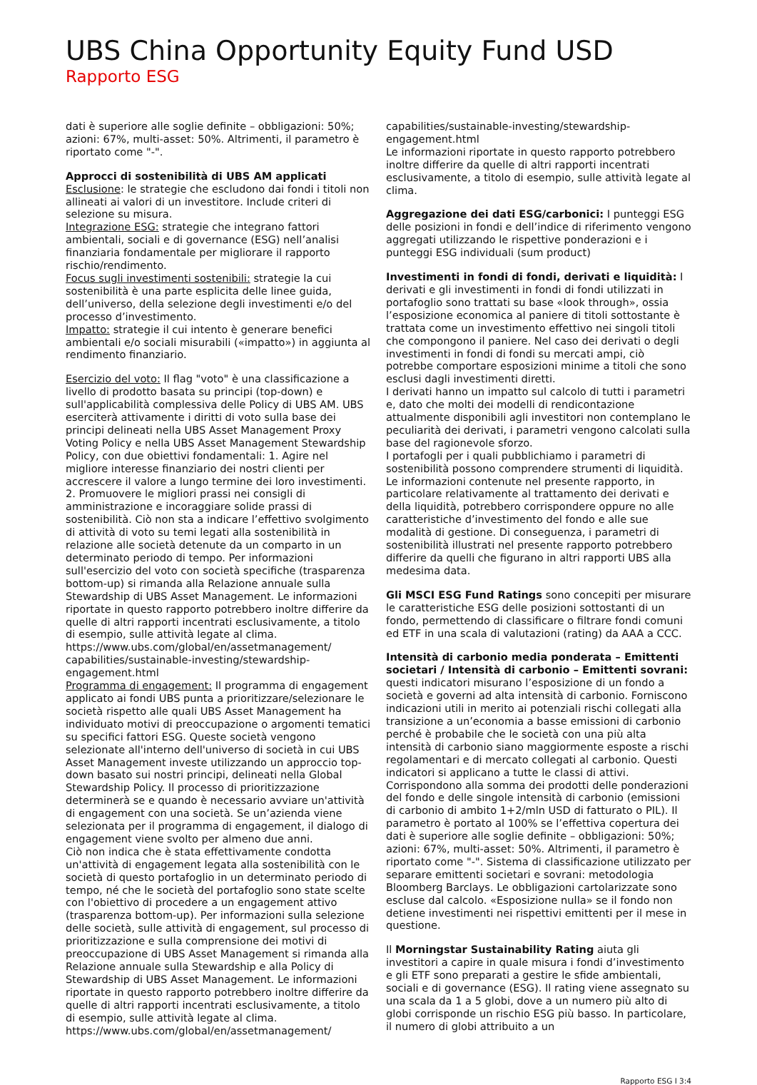UBS China Opportunity Equity Fund USD
Rapporto ESG
dati è superiore alle soglie definite – obbligazioni: 50%; azioni: 67%, multi-asset: 50%. Altrimenti, il parametro è riportato come "-".
Approcci di sostenibilità di UBS AM applicati
Esclusione: le strategie che escludono dai fondi i titoli non allineati ai valori di un investitore. Include criteri di selezione su misura.
Integrazione ESG: strategie che integrano fattori ambientali, sociali e di governance (ESG) nell’analisi finanziaria fondamentale per migliorare il rapporto rischio/rendimento.
Focus sugli investimenti sostenibili: strategie la cui sostenibilità è una parte esplicita delle linee guida, dell’universo, della selezione degli investimenti e/o del processo d’investimento.
Impatto: strategie il cui intento è generare benefici ambientali e/o sociali misurabili («impatto») in aggiunta al rendimento finanziario.
Esercizio del voto: Il flag "voto" è una classificazione a livello di prodotto basata su principi (top-down) e sull'applicabilità complessiva delle Policy di UBS AM. UBS eserciterà attivamente i diritti di voto sulla base dei principi delineati nella UBS Asset Management Proxy Voting Policy e nella UBS Asset Management Stewardship Policy, con due obiettivi fondamentali: 1. Agire nel migliore interesse finanziario dei nostri clienti per accrescere il valore a lungo termine dei loro investimenti. 2. Promuovere le migliori prassi nei consigli di amministrazione e incoraggiare solide prassi di sostenibilità. Ciò non sta a indicare l’effettivo svolgimento di attività di voto su temi legati alla sostenibilità in relazione alle società detenute da un comparto in un determinato periodo di tempo. Per informazioni sull'esercizio del voto con società specifiche (trasparenza bottom-up) si rimanda alla Relazione annuale sulla Stewardship di UBS Asset Management. Le informazioni riportate in questo rapporto potrebbero inoltre differire da quelle di altri rapporti incentrati esclusivamente, a titolo di esempio, sulle attività legate al clima.
https://www.ubs.com/global/en/assetmanagement/ capabilities/sustainable-investing/stewardship-engagement.html
Programma di engagement: Il programma di engagement applicato ai fondi UBS punta a prioritizzare/selezionare le società rispetto alle quali UBS Asset Management ha individuato motivi di preoccupazione o argomenti tematici su specifici fattori ESG. Queste società vengono selezionate all'interno dell'universo di società in cui UBS Asset Management investe utilizzando un approccio top-down basato sui nostri principi, delineati nella Global Stewardship Policy. Il processo di prioritizzazione determinerà se e quando è necessario avviare un'attività di engagement con una società. Se un’azienda viene selezionata per il programma di engagement, il dialogo di engagement viene svolto per almeno due anni.
Ciò non indica che è stata effettivamente condotta un'attività di engagement legata alla sostenibilità con le società di questo portafoglio in un determinato periodo di tempo, né che le società del portafoglio sono state scelte con l'obiettivo di procedere a un engagement attivo (trasparenza bottom-up). Per informazioni sulla selezione delle società, sulle attività di engagement, sul processo di prioritizzazione e sulla comprensione dei motivi di preoccupazione di UBS Asset Management si rimanda alla Relazione annuale sulla Stewardship e alla Policy di Stewardship di UBS Asset Management. Le informazioni riportate in questo rapporto potrebbero inoltre differire da quelle di altri rapporti incentrati esclusivamente, a titolo di esempio, sulle attività legate al clima.
https://www.ubs.com/global/en/assetmanagement/
capabilities/sustainable-investing/stewardship-engagement.html
Le informazioni riportate in questo rapporto potrebbero inoltre differire da quelle di altri rapporti incentrati esclusivamente, a titolo di esempio, sulle attività legate al clima.
Aggregazione dei dati ESG/carbonici: I punteggi ESG delle posizioni in fondi e dell’indice di riferimento vengono aggregati utilizzando le rispettive ponderazioni e i punteggi ESG individuali (sum product)
Investimenti in fondi di fondi, derivati e liquidità: I derivati e gli investimenti in fondi di fondi utilizzati in portafoglio sono trattati su base «look through», ossia l’esposizione economica al paniere di titoli sottostante è trattata come un investimento effettivo nei singoli titoli che compongono il paniere. Nel caso dei derivati o degli investimenti in fondi di fondi su mercati ampi, ciò potrebbe comportare esposizioni minime a titoli che sono esclusi dagli investimenti diretti.
I derivati hanno un impatto sul calcolo di tutti i parametri e, dato che molti dei modelli di rendicontazione attualmente disponibili agli investitori non contemplano le peculiarità dei derivati, i parametri vengono calcolati sulla base del ragionevole sforzo.
I portafogli per i quali pubblichiamo i parametri di sostenibilità possono comprendere strumenti di liquidità.
Le informazioni contenute nel presente rapporto, in particolare relativamente al trattamento dei derivati e della liquidità, potrebbero corrispondere oppure no alle caratteristiche d’investimento del fondo e alle sue modalità di gestione. Di conseguenza, i parametri di sostenibilità illustrati nel presente rapporto potrebbero differire da quelli che figurano in altri rapporti UBS alla medesima data.
Gli MSCI ESG Fund Ratings sono concepiti per misurare le caratteristiche ESG delle posizioni sottostanti di un fondo, permettendo di classificare o filtrare fondi comuni ed ETF in una scala di valutazioni (rating) da AAA a CCC.
Intensità di carbonio media ponderata – Emittenti societari / Intensità di carbonio – Emittenti sovrani: questi indicatori misurano l’esposizione di un fondo a società e governi ad alta intensità di carbonio. Forniscono indicazioni utili in merito ai potenziali rischi collegati alla transizione a un’economia a basse emissioni di carbonio perché è probabile che le società con una più alta intensità di carbonio siano maggiormente esposte a rischi regolamentari e di mercato collegati al carbonio. Questi indicatori si applicano a tutte le classi di attivi. Corrispondono alla somma dei prodotti delle ponderazioni del fondo e delle singole intensità di carbonio (emissioni di carbonio di ambito 1+2/mln USD di fatturato o PIL). Il parametro è portato al 100% se l’effettiva copertura dei dati è superiore alle soglie definite – obbligazioni: 50%; azioni: 67%, multi-asset: 50%. Altrimenti, il parametro è riportato come "-". Sistema di classificazione utilizzato per separare emittenti societari e sovrani: metodologia Bloomberg Barclays. Le obbligazioni cartolarizzate sono escluse dal calcolo. «Esposizione nulla» se il fondo non detiene investimenti nei rispettivi emittenti per il mese in questione.
Il Morningstar Sustainability Rating aiuta gli investitori a capire in quale misura i fondi d’investimento e gli ETF sono preparati a gestire le sfide ambientali, sociali e di governance (ESG). Il rating viene assegnato su una scala da 1 a 5 globi, dove a un numero più alto di globi corrisponde un rischio ESG più basso. In particolare, il numero di globi attribuito a un
Rapporto ESG I 3:4